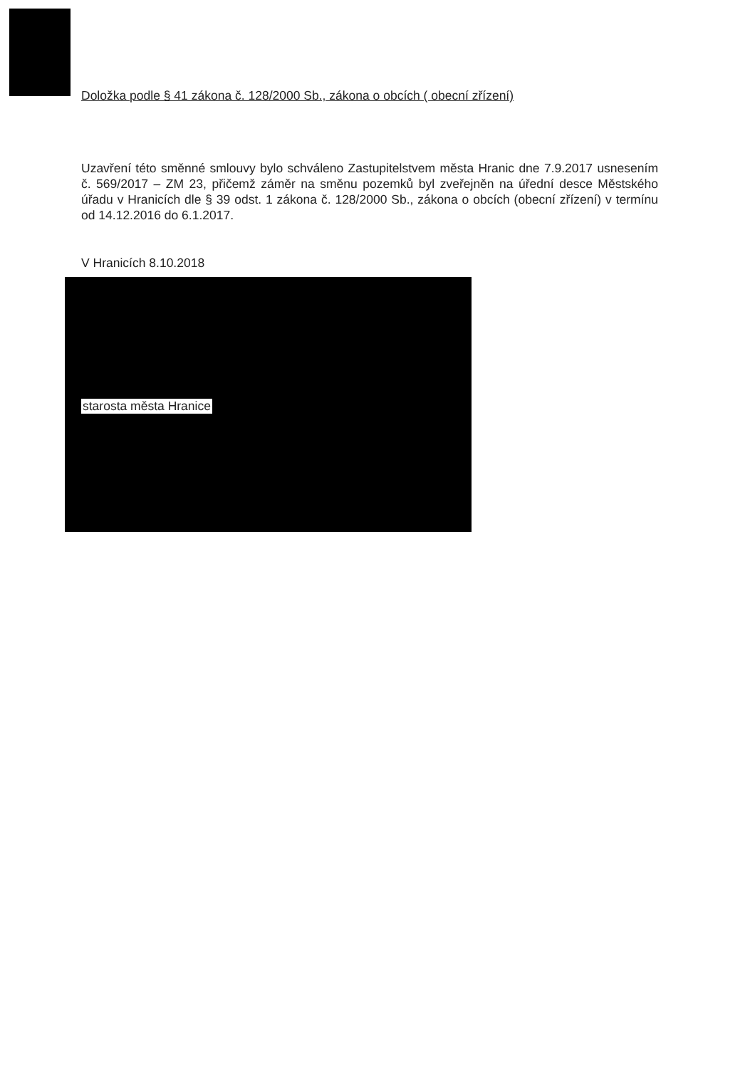Doložka podle § 41 zákona č. 128/2000 Sb., zákona o obcích ( obecní zřízení)
Uzavření této směnné smlouvy bylo schváleno Zastupitelstvem města Hranic dne 7.9.2017 usnesením č. 569/2017 – ZM 23, přičemž záměr na směnu pozemků byl zveřejněn na úřední desce Městského úřadu v Hranicích dle § 39 odst. 1 zákona č. 128/2000 Sb., zákona o obcích (obecní zřízení) v termínu od 14.12.2016 do 6.1.2017.
V Hranicích 8.10.2018
starosta města Hranice